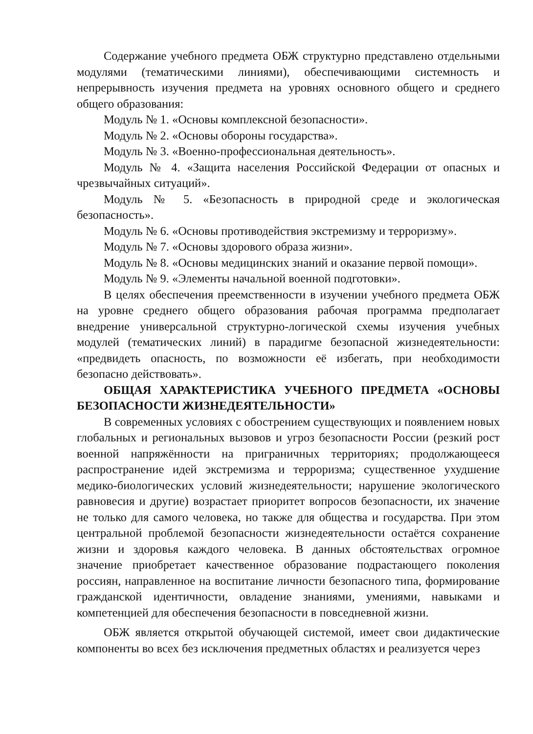Содержание учебного предмета ОБЖ структурно представлено отдельными модулями (тематическими линиями), обеспечивающими системность и непрерывность изучения предмета на уровнях основного общего и среднего общего образования:
Модуль № 1. «Основы комплексной безопасности».
Модуль № 2. «Основы обороны государства».
Модуль № 3. «Военно-профессиональная деятельность».
Модуль № 4. «Защита населения Российской Федерации от опасных и чрезвычайных ситуаций».
Модуль № 5. «Безопасность в природной среде и экологическая безопасность».
Модуль № 6. «Основы противодействия экстремизму и терроризму».
Модуль № 7. «Основы здорового образа жизни».
Модуль № 8. «Основы медицинских знаний и оказание первой помощи».
Модуль № 9. «Элементы начальной военной подготовки».
В целях обеспечения преемственности в изучении учебного предмета ОБЖ на уровне среднего общего образования рабочая программа предполагает внедрение универсальной структурно-логической схемы изучения учебных модулей (тематических линий) в парадигме безопасной жизнедеятельности: «предвидеть опасность, по возможности её избегать, при необходимости безопасно действовать».
ОБЩАЯ ХАРАКТЕРИСТИКА УЧЕБНОГО ПРЕДМЕТА «ОСНОВЫ БЕЗОПАСНОСТИ ЖИЗНЕДЕЯТЕЛЬНОСТИ»
В современных условиях с обострением существующих и появлением новых глобальных и региональных вызовов и угроз безопасности России (резкий рост военной напряжённости на приграничных территориях; продолжающееся распространение идей экстремизма и терроризма; существенное ухудшение медико-биологических условий жизнедеятельности; нарушение экологического равновесия и другие) возрастает приоритет вопросов безопасности, их значение не только для самого человека, но также для общества и государства. При этом центральной проблемой безопасности жизнедеятельности остаётся сохранение жизни и здоровья каждого человека. В данных обстоятельствах огромное значение приобретает качественное образование подрастающего поколения россиян, направленное на воспитание личности безопасного типа, формирование гражданской идентичности, овладение знаниями, умениями, навыками и компетенцией для обеспечения безопасности в повседневной жизни.
ОБЖ является открытой обучающей системой, имеет свои дидактические компоненты во всех без исключения предметных областях и реализуется через